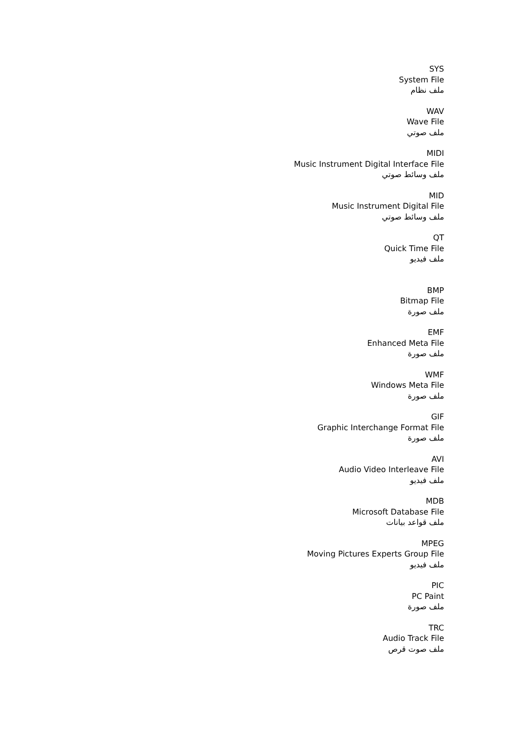SYS
System File
ملف نظام
WAV
Wave File
ملف صوتي
MIDI
Music Instrument Digital Interface File
ملف وسائط صوتي
MID
Music Instrument Digital File
ملف وسائط صوتي
QT
Quick Time File
ملف فيديو
BMP
Bitmap File
ملف صورة
EMF
Enhanced Meta File
ملف صورة
WMF
Windows Meta File
ملف صورة
GIF
Graphic Interchange Format File
ملف صورة
AVI
Audio Video Interleave File
ملف فيديو
MDB
Microsoft Database File
ملف قواعد بيانات
MPEG
Moving Pictures Experts Group File
ملف فيديو
PIC
PC Paint
ملف صورة
TRC
Audio Track File
ملف صوت قرص